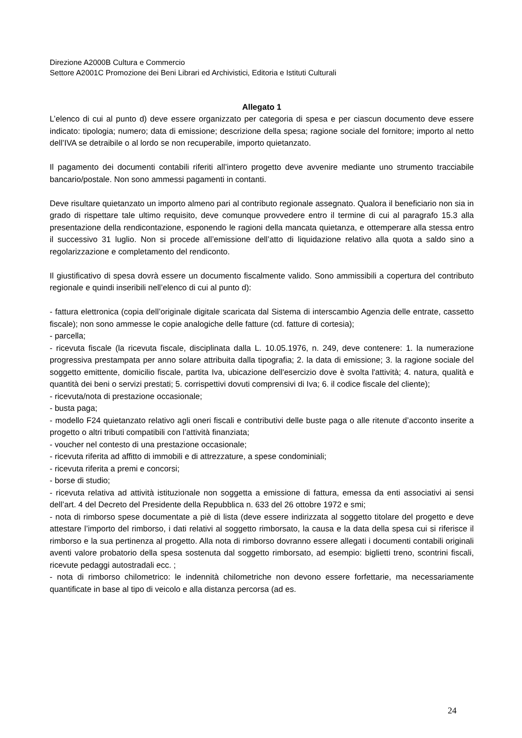Direzione A2000B Cultura e Commercio
Settore A2001C Promozione dei Beni Librari ed Archivistici, Editoria e Istituti Culturali
Allegato 1
L’elenco di cui al punto d) deve essere organizzato per categoria di spesa e per ciascun documento deve essere indicato: tipologia; numero; data di emissione; descrizione della spesa; ragione sociale del fornitore; importo al netto dell’IVA se detraibile o al lordo se non recuperabile, importo quietanzato.
Il pagamento dei documenti contabili riferiti all’intero progetto deve avvenire mediante uno strumento tracciabile bancario/postale. Non sono ammessi pagamenti in contanti.
Deve risultare quietanzato un importo almeno pari al contributo regionale assegnato. Qualora il beneficiario non sia in grado di rispettare tale ultimo requisito, deve comunque provvedere entro il termine di cui al paragrafo 15.3 alla presentazione della rendicontazione, esponendo le ragioni della mancata quietanza, e ottemperare alla stessa entro il successivo 31 luglio. Non si procede all’emissione dell’atto di liquidazione relativo alla quota a saldo sino a regolarizzazione e completamento del rendiconto.
Il giustificativo di spesa dovrà essere un documento fiscalmente valido. Sono ammissibili a copertura del contributo regionale e quindi inseribili nell’elenco di cui al punto d):
- fattura elettronica (copia dell’originale digitale scaricata dal Sistema di interscambio Agenzia delle entrate, cassetto fiscale); non sono ammesse le copie analogiche delle fatture (cd. fatture di cortesia);
- parcella;
- ricevuta fiscale (la ricevuta fiscale, disciplinata dalla L. 10.05.1976, n. 249, deve contenere: 1. la numerazione progressiva prestampata per anno solare attribuita dalla tipografia; 2. la data di emissione; 3. la ragione sociale del soggetto emittente, domicilio fiscale, partita Iva, ubicazione dell'esercizio dove è svolta l'attività; 4. natura, qualità e quantità dei beni o servizi prestati; 5. corrispettivi dovuti comprensivi di Iva; 6. il codice fiscale del cliente);
- ricevuta/nota di prestazione occasionale;
- busta paga;
- modello F24 quietanzato relativo agli oneri fiscali e contributivi delle buste paga o alle ritenute d’acconto inserite a progetto o altri tributi compatibili con l’attività finanziata;
- voucher nel contesto di una prestazione occasionale;
- ricevuta riferita ad affitto di immobili e di attrezzature, a spese condominiali;
- ricevuta riferita a premi e concorsi;
- borse di studio;
- ricevuta relativa ad attività istituzionale non soggetta a emissione di fattura, emessa da enti associativi ai sensi dell’art. 4 del Decreto del Presidente della Repubblica n. 633 del 26 ottobre 1972 e smi;
- nota di rimborso spese documentate a piè di lista (deve essere indirizzata al soggetto titolare del progetto e deve attestare l’importo del rimborso, i dati relativi al soggetto rimborsato, la causa e la data della spesa cui si riferisce il rimborso e la sua pertinenza al progetto. Alla nota di rimborso dovranno essere allegati i documenti contabili originali aventi valore probatorio della spesa sostenuta dal soggetto rimborsato, ad esempio: biglietti treno, scontrini fiscali, ricevute pedaggi autostradali ecc. ;
- nota di rimborso chilometrico: le indennità chilometriche non devono essere forfettarie, ma necessariamente quantificate in base al tipo di veicolo e alla distanza percorsa (ad es.
24